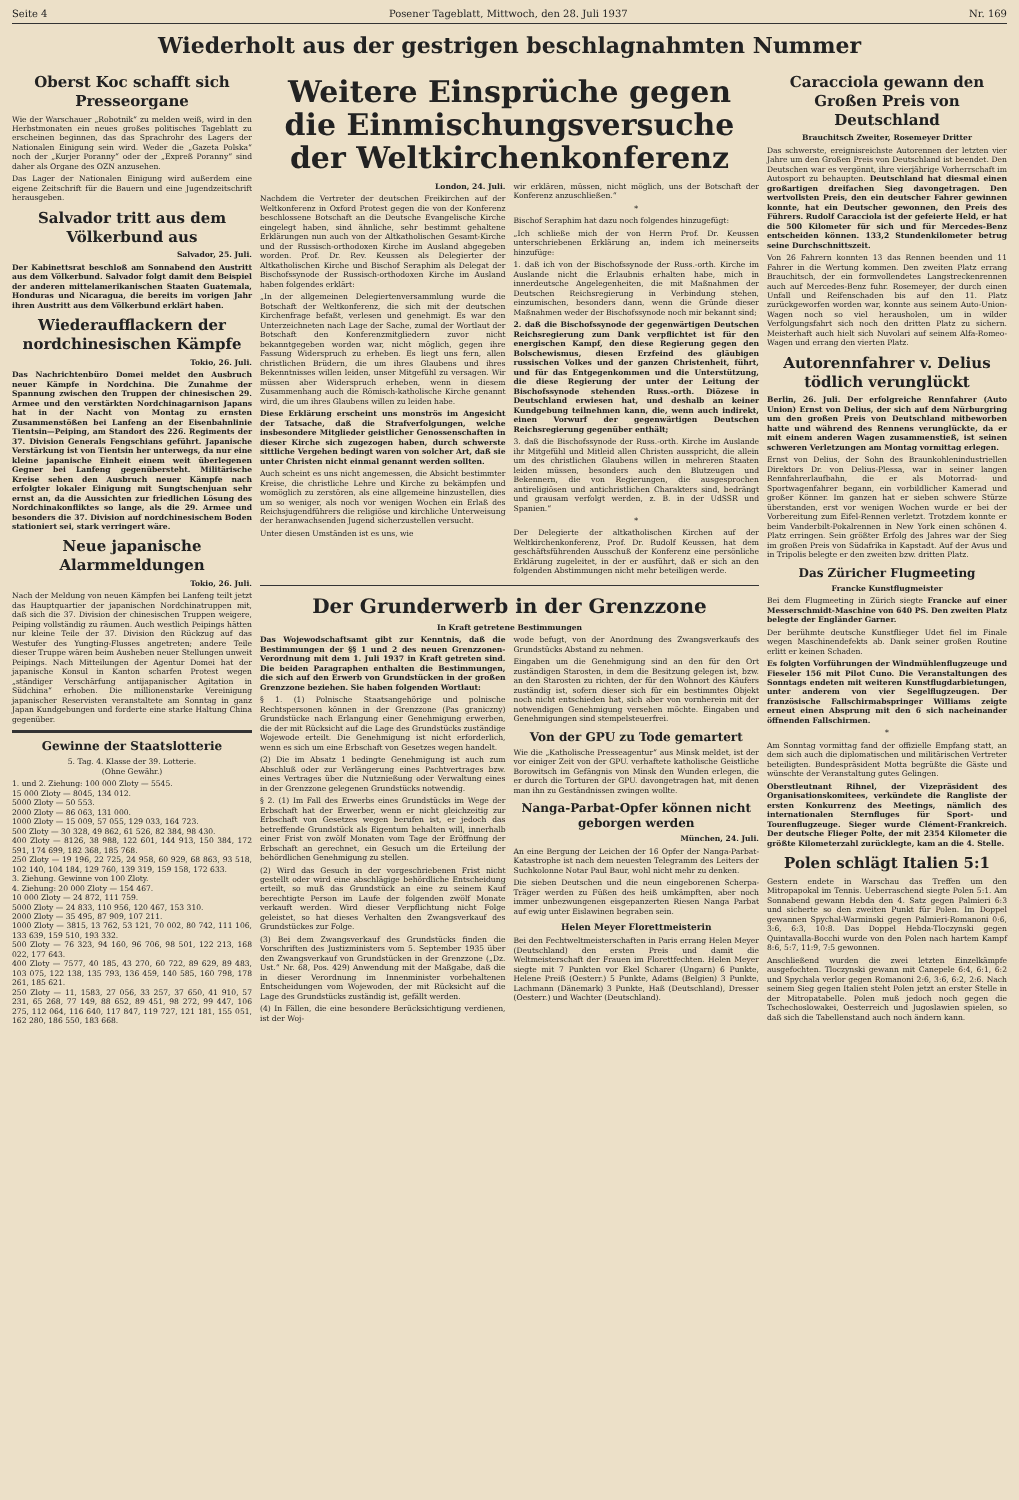Seite 4 Posener Tageblatt, Mittwoch, den 28. Juli 1937 Nr. 169
Wiederholt aus der gestrigen beschlagnahmten Nummer
Oberst Koc schafft sich Presseorgane
Wie der Warschauer „Robotnik“ zu melden weiß, wird in den Herbstmonaten ein neues großes politisches Tageblatt zu erscheinen beginnen, das das Sprachrohr des Lagers der Nationalen Einigung sein wird. Weder die „Gazeta Polska“ noch der „Kurjer Poranny“ oder der „Expreß Poranny“ sind daher als Organe des OZN anzusehen.
Das Lager der Nationalen Einigung wird außerdem eine eigene Zeitschrift für die Bauern und eine Jugendzeitschrift herausgeben.
Salvador tritt aus dem Völkerbund aus
Salvador, 25. Juli.
Der Kabinettsrat beschloß am Sonnabend den Austritt aus dem Völkerbund. Salvador folgt damit dem Beispiel der anderen mittelamerikanischen Staaten Guatemala, Honduras und Nicaragua, die bereits im vorigen Jahr ihren Austritt aus dem Völkerbund erklärt haben.
Wiederaufflackern der nordchinesischen Kämpfe
Tokio, 26. Juli.
Das Nachrichtenbüro Domei meldet den Ausbruch neuer Kämpfe in Nordchina. Die Zunahme der Spannung zwischen den Truppen der chinesischen 29. Armee und den verstärkten Nordchinagarnison Japans hat in der Nacht von Montag zu ernsten Zusammenstößen bei Lanfeng an der Eisenbahnlinie Tientsin—Peiping, am Standort des 226. Regiments der 37. Division Generals Fengschians geführt. Japanische Verstärkung ist von Tientsin her unterwegs, da nur eine kleine japanische Einheit einem weit überlegenen Gegner bei Lanfeng gegenübersteht. Militärische Kreise sehen den Ausbruch neuer Kämpfe nach erfolgter lokaler Einigung mit Sungtschenjuan sehr ernst an, da die Aussichten zur friedlichen Lösung des Nordchinakonfliktes so lange, als die 29. Armee und besonders die 37. Division auf nordchinesischem Boden stationiert sei, stark verringert wäre.
Neue japanische Alarmmeldungen
Tokio, 26. Juli.
Nach der Meldung von neuen Kämpfen bei Lanfeng teilt jetzt das Hauptquartier der japanischen Nordchinatruppen mit, daß sich die 37. Division der chinesischen Truppen weigere, Peiping vollständig zu räumen. Auch westlich Peipings hätten nur kleine Teile der 37. Division den Rückzug auf das Westufer des Yungting-Flusses angetreten; andere Teile dieser Truppe wären beim Ausheben neuer Stellungen unweit Peipings. Nach Mitteilungen der Agentur Domei hat der japanische Konsul in Kanton scharfen Protest wegen „ständiger Verschärfung antijapanischer Agitation in Südchina“ erhoben. Die millionenstarke Vereinigung japanischer Reservisten veranstaltete am Sonntag in ganz Japan Kundgebungen und forderte eine starke Haltung China gegenüber.
Gewinne der Staatslotterie
5. Tag. 4. Klasse der 39. Lotterie.
(Ohne Gewähr.)
1. und 2. Ziehung: 100 000 Zloty — 5545.
15 000 Zloty — 8045, 134 012.
5000 Zloty — 50 553.
2000 Zloty — 86 063, 131 000.
1000 Zloty — 15 009, 57 055, 129 033, 164 723.
500 Zloty — 30 328, 49 862, 61 526, 82 384, 98 430.
400 Zloty — 8126, 38 988, 122 601, 144 913, 150 384, 172 591, 174 699, 182 368, 185 768.
250 Zloty — 19 196, 22 725, 24 958, 60 929, 68 863, 93 518, 102 140, 104 184, 129 760, 139 319, 159 158, 172 633.
3. Ziehung. Gewinne von 100 Zloty.
4. Ziehung: 20 000 Zloty — 154 467.
10 000 Zloty — 24 872, 111 759.
5000 Zloty — 24 833, 110 956, 120 467, 153 310.
2000 Zloty — 35 495, 87 909, 107 211.
1000 Zloty — 3815, 13 762, 53 121, 70 002, 80 742, 111 106, 133 639, 159 510, 193 332.
500 Zloty — 76 323, 94 160, 96 706, 98 501, 122 213, 168 022, 177 643.
400 Zloty — 7577, 40 185, 43 270, 60 722, 89 629, 89 483, 103 075, 122 138, 135 793, 136 459, 140 585, 160 798, 178 261, 185 621.
250 Zloty — 11, 1583, 27 056, 33 257, 37 650, 41 910, 57 231, 65 268, 77 149, 88 652, 89 451, 98 272, 99 447, 106 275, 112 064, 116 640, 117 847, 119 727, 121 181, 155 051, 162 280, 186 550, 183 668.
Weitere Einsprüche gegen die Einmischungsversuche der Weltkirchenkonferenz
London, 24. Juli.
Nachdem die Vertreter der deutschen Freikirchen auf der Weltkonferenz in Oxford Protest gegen die von der Konferenz beschlossene Botschaft an die Deutsche Evangelische Kirche eingelegt haben, sind ähnliche, sehr bestimmt gehaltene Erklärungen nun auch von der Altkatholischen Gesamt-Kirche und der Russisch-orthodoxen Kirche im Ausland abgegeben worden. Prof. Dr. Rev. Keussen als Delegierter der Altkatholischen Kirche und Bischof Seraphim als Delegat der Bischofssynode der Russisch-orthodoxen Kirche im Ausland haben folgendes erklärt:
„In der allgemeinen Delegiertenversammlung wurde die Botschaft der Weltkonferenz, die sich mit der deutschen Kirchenfrage befaßt, verlesen und genehmigt. Es war den Unterzeichneten nach Lage der Sache, zumal der Wortlaut der Botschaft den Konferenzmitgliedern zuvor nicht bekanntgegeben worden war, nicht möglich, gegen ihre Fassung Widerspruch zu erheben. Es liegt uns fern, allen christlichen Brüdern, die um ihres Glaubens und ihres Bekenntnisses willen leiden, unser Mitgefühl zu versagen. Wir müssen aber Widerspruch erheben, wenn in diesem Zusammenhang auch die Römisch-katholische Kirche genannt wird, die um ihres Glaubens willen zu leiden habe.
Diese Erklärung erscheint uns monströs im Angesicht der Tatsache, daß die Strafverfolgungen, welche insbesondere Mitglieder geistlicher Genossenschaften in dieser Kirche sich zugezogen haben, durch schwerste sittliche Vergehen bedingt waren von solcher Art, daß sie unter Christen nicht einmal genannt werden sollten.
Auch scheint es uns nicht angemessen, die Absicht bestimmter Kreise, die christliche Lehre und Kirche zu bekämpfen und womöglich zu zerstören, als eine allgemeine hinzustellen, dies um so weniger, als noch vor wenigen Wochen ein Erlaß des Reichsjugendführers die religiöse und kirchliche Unterweisung der heranwachsenden Jugend sicherzustellen versucht.
Unter diesen Umständen ist es uns, wie
wir erklären, müssen, nicht möglich, uns der Botschaft der Konferenz anzuschließen.“
*
Bischof Seraphim hat dazu noch folgendes hinzugefügt:
„Ich schließe mich der von Herrn Prof. Dr. Keussen unterschriebenen Erklärung an, indem ich meinerseits hinzufüge:
1. daß ich von der Bischofssynode der Russ.-orth. Kirche im Auslande nicht die Erlaubnis erhalten habe, mich in innerdeutsche Angelegenheiten, die mit Maßnahmen der Deutschen Reichsregierung in Verbindung stehen, einzumischen, besonders dann, wenn die Gründe dieser Maßnahmen weder der Bischofssynode noch mir bekannt sind;
2. daß die Bischofssynode der gegenwärtigen Deutschen Reichsregierung zum Dank verpflichtet ist für den energischen Kampf, den diese Regierung gegen den Bolschewismus, diesen Erzfeind des gläubigen russischen Volkes und der ganzen Christenheit, führt, und für das Entgegenkommen und die Unterstützung, die diese Regierung der unter der Leitung der Bischofssynode stehenden Russ.-orth. Diözese in Deutschland erwiesen hat, und deshalb an keiner Kundgebung teilnehmen kann, die, wenn auch indirekt, einen Vorwurf der gegenwärtigen Deutschen Reichsregierung gegenüber enthält;
3. daß die Bischofssynode der Russ.-orth. Kirche im Auslande ihr Mitgefühl und Mitleid allen Christen ausspricht, die allein um des christlichen Glaubens willen in mehreren Staaten leiden müssen, besonders auch den Blutzeugen und Bekennern, die von Regierungen, die ausgesprochen antireligiösen und antichristlichen Charakters sind, bedrängt und grausam verfolgt werden, z. B. in der UdSSR und Spanien.“
*
Der Delegierte der altkatholischen Kirchen auf der Weltkirchenkonferenz, Prof. Dr. Rudolf Keussen, hat dem geschäftsführenden Ausschuß der Konferenz eine persönliche Erklärung zugeleitet, in der er ausführt, daß er sich an den folgenden Abstimmungen nicht mehr beteiligen werde.
Der Grunderwerb in der Grenzzone
In Kraft getretene Bestimmungen
Das Wojewodschaftsamt gibt zur Kenntnis, daß die Bestimmungen der §§ 1 und 2 des neuen Grenzzonen-Verordnung mit dem 1. Juli 1937 in Kraft getreten sind. Die beiden Paragraphen enthalten die Bestimmungen, die sich auf den Erwerb von Grundstücken in der großen Grenzzone beziehen. Sie haben folgenden Wortlaut:
§ 1. (1) Polnische Staatsangehörige und polnische Rechtspersonen können in der Grenzzone (Pas graniczny) Grundstücke nach Erlangung einer Genehmigung erwerben, die der mit Rücksicht auf die Lage des Grundstücks zuständige Wojewode erteilt. Die Genehmigung ist nicht erforderlich, wenn es sich um eine Erbschaft von Gesetzes wegen handelt.
(2) Die im Absatz 1 bedingte Genehmigung ist auch zum Abschluß oder zur Verlängerung eines Pachtvertrages bzw. eines Vertrages über die Nutznießung oder Verwaltung eines in der Grenzzone gelegenen Grundstücks notwendig.
§ 2. (1) Im Fall des Erwerbs eines Grundstücks im Wege der Erbschaft hat der Erwerber, wenn er nicht gleichzeitig zur Erbschaft von Gesetzes wegen berufen ist, er jedoch das betreffende Grundstück als Eigentum behalten will, innerhalb einer Frist von zwölf Monaten vom Tage der Eröffnung der Erbschaft an gerechnet, ein Gesuch um die Erteilung der behördlichen Genehmigung zu stellen.
(2) Wird das Gesuch in der vorgeschriebenen Frist nicht gestellt oder wird eine abschlägige behördliche Entscheidung erteilt, so muß das Grundstück an eine zu seinem Kauf berechtigte Person im Laufe der folgenden zwölf Monate verkauft werden. Wird dieser Verpflichtung nicht Folge geleistet, so hat dieses Verhalten den Zwangsverkauf des Grundstückes zur Folge.
(3) Bei dem Zwangsverkauf des Grundstücks finden die Vorschriften des Justizministers vom 5. September 1935 über den Zwangsverkauf von Grundstücken in der Grenzzone („Dz. Ust.“ Nr. 68, Pos. 429) Anwendung mit der Maßgabe, daß die in dieser Verordnung im Innenminister vorbehaltenen Entscheidungen vom Wojewoden, der mit Rücksicht auf die Lage des Grundstücks zuständig ist, gefällt werden.
(4) In Fällen, die eine besondere Berücksichtigung verdienen, ist der Woj-
wode befugt, von der Anordnung des Zwangsverkaufs des Grundstücks Abstand zu nehmen.
Eingaben um die Genehmigung sind an den für den Ort zuständigen Starosten, in dem die Besitzung gelegen ist, bzw. an den Starosten zu richten, der für den Wohnort des Käufers zuständig ist, sofern dieser sich für ein bestimmtes Objekt noch nicht entschieden hat, sich aber von vornherein mit der notwendigen Genehmigung versehen möchte. Eingaben und Genehmigungen sind stempelsteuerfrei.
Von der GPU zu Tode gemartert
Wie die „Katholische Presseagentur“ aus Minsk meldet, ist der vor einiger Zeit von der GPU. verhaftete katholische Geistliche Borowitsch im Gefängnis von Minsk den Wunden erlegen, die er durch die Torturen der GPU. davongetragen hat, mit denen man ihn zu Geständnissen zwingen wollte.
Nanga-Parbat-Opfer können nicht geborgen werden
München, 24. Juli.
An eine Bergung der Leichen der 16 Opfer der Nanga-Parbat-Katastrophe ist nach dem neuesten Telegramm des Leiters der Suchkolonne Notar Paul Baur, wohl nicht mehr zu denken.
Die sieben Deutschen und die neun eingeborenen Scherpa-Träger werden zu Füßen des heiß umkämpften, aber noch immer unbezwungenen eisgepanzerten Riesen Nanga Parbat auf ewig unter Eislawinen begraben sein.
Helen Meyer Florettmeisterin
Bei den Fechtweltmeisterschaften in Paris errang Helen Meyer (Deutschland) den ersten Preis und damit die Weltmeisterschaft der Frauen im Florettfechten. Helen Meyer siegte mit 7 Punkten vor Ekel Scharer (Ungarn) 6 Punkte, Helene Preiß (Oesterr.) 5 Punkte, Adams (Belgien) 3 Punkte, Lachmann (Dänemark) 3 Punkte, Haß (Deutschland), Dresser (Oesterr.) und Wachter (Deutschland).
Caracciola gewann den Großen Preis von Deutschland
Brauchitsch Zweiter, Rosemeyer Dritter
Das schwerste, ereignisreichste Autorennen der letzten vier Jahre um den Großen Preis von Deutschland ist beendet. Den Deutschen war es vergönnt, ihre vierjährige Vorherrschaft im Autosport zu behaupten. Deutschland hat diesmal einen großartigen dreifachen Sieg davongetragen. Den wertvollsten Preis, den ein deutscher Fahrer gewinnen konnte, hat ein Deutscher gewonnen, den Preis des Führers. Rudolf Caracciola ist der gefeierte Held, er hat die 500 Kilometer für sich und für Mercedes-Benz entscheiden können. 133,2 Stundenkilometer betrug seine Durchschnittszeit.
Von 26 Fahrern konnten 13 das Rennen beenden und 11 Fahrer in die Wertung kommen. Den zweiten Platz errang Brauchitsch, der ein formvollendetes Langstreckenrennen auch auf Mercedes-Benz fuhr. Rosemeyer, der durch einen Unfall und Reifenschaden bis auf den 11. Platz zurückgeworfen worden war, konnte aus seinem Auto-Union-Wagen noch so viel herausholen, um in wilder Verfolgungsfahrt sich noch den dritten Platz zu sichern. Meisterhaft auch hielt sich Nuvolari auf seinem Alfa-Romeo-Wagen und errang den vierten Platz.
Autorennfahrer v. Delius tödlich verunglückt
Berlin, 26. Juli. Der erfolgreiche Rennfahrer (Auto Union) Ernst von Delius, der sich auf dem Nürburgring um den großen Preis von Deutschland mitbeworben hatte und während des Rennens verunglückte, da er mit einem anderen Wagen zusammenstieß, ist seinen schweren Verletzungen am Montag vormittag erlegen.
Ernst von Delius, der Sohn des Braunkohlenindustriellen Direktors Dr. von Delius-Plessa, war in seiner langen Rennfahrerlaufbahn, die er als Motorrad- und Sportwagenfahrer begann, ein vorbildlicher Kamerad und großer Könner. Im ganzen hat er sieben schwere Stürze überstanden, erst vor wenigen Wochen wurde er bei der Vorbereitung zum Eifel-Rennen verletzt. Trotzdem konnte er beim Vanderbilt-Pokalrennen in New York einen schönen 4. Platz erringen. Sein größter Erfolg des Jahres war der Sieg im großen Preis von Südafrika in Kapstadt. Auf der Avus und in Tripolis belegte er den zweiten bzw. dritten Platz.
Das Züricher Flugmeeting
Francke Kunstflugmeister
Bei dem Flugmeeting in Zürich siegte Francke auf einer Messerschmidt-Maschine von 640 PS. Den zweiten Platz belegte der Engländer Garner.
Der berühmte deutsche Kunstflieger Udet fiel im Finale wegen Maschinendefekts ab. Dank seiner großen Routine erlitt er keinen Schaden.
Es folgten Vorführungen der Windmühlenflugzeuge und Fieseler 156 mit Pilot Cuno. Die Veranstaltungen des Sonntags endeten mit weiteren Kunstflugdarbietungen, unter anderem von vier Segelflugzeugen. Der französische Fallschirmabspringer Williams zeigte erneut einen Absprung mit den 6 sich nacheinander öffnenden Fallschirmen.
*
Am Sonntag vormittag fand der offizielle Empfang statt, an dem sich auch die diplomatischen und militärischen Vertreter beteiligten. Bundespräsident Motta begrüßte die Gäste und wünschte der Veranstaltung gutes Gelingen.
Oberstleutnant Rihnel, der Vizepräsident des Organisationskomitees, verkündete die Rangliste der ersten Konkurrenz des Meetings, nämlich des internationalen Sternfluges für Sport- und Tourenflugzeuge. Sieger wurde Clément-Frankreich. Der deutsche Flieger Polte, der mit 2354 Kilometer die größte Kilometerzahl zurücklegte, kam an die 4. Stelle.
Polen schlägt Italien 5:1
Gestern endete in Warschau das Treffen um den Mitropapokal im Tennis. Ueberraschend siegte Polen 5:1. Am Sonnabend gewann Hebda den 4. Satz gegen Palmieri 6:3 und sicherte so den zweiten Punkt für Polen. Im Doppel gewannen Spychal-Warminski gegen Palmieri-Romanoni 0:6, 3:6, 6:3, 10:8. Das Doppel Hebda-Tloczynski gegen Quintavalla-Bocchi wurde von den Polen nach hartem Kampf 8:6, 5:7, 11:9, 7:5 gewonnen.
Anschließend wurden die zwei letzten Einzelkämpfe ausgefochten. Tloczynski gewann mit Canepele 6:4, 6:1, 6:2 und Spychala verlor gegen Romanoni 2:6, 3:6, 6:2, 2:6. Nach seinem Sieg gegen Italien steht Polen jetzt an erster Stelle in der Mitropatabelle. Polen muß jedoch noch gegen die Tschechoslowakei, Oesterreich und Jugoslawien spielen, so daß sich die Tabellenstand auch noch ändern kann.